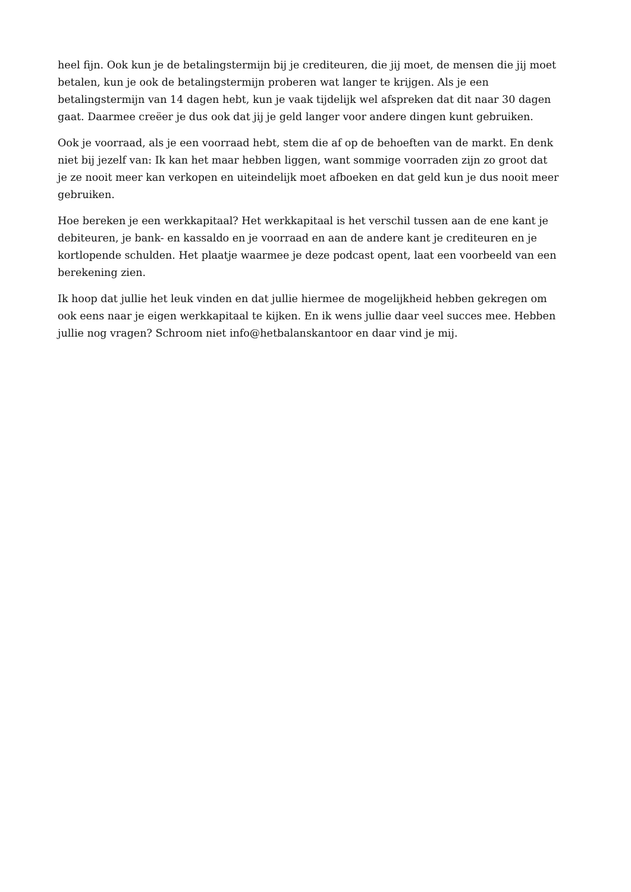heel fijn. Ook kun je de betalingstermijn bij je crediteuren, die jij moet, de mensen die jij moet betalen, kun je ook de betalingstermijn proberen wat langer te krijgen. Als je een betalingstermijn van 14 dagen hebt, kun je vaak tijdelijk wel afspreken dat dit naar 30 dagen gaat. Daarmee creëer je dus ook dat jij je geld langer voor andere dingen kunt gebruiken.
Ook je voorraad, als je een voorraad hebt, stem die af op de behoeften van de markt. En denk niet bij jezelf van: Ik kan het maar hebben liggen, want sommige voorraden zijn zo groot dat je ze nooit meer kan verkopen en uiteindelijk moet afboeken en dat geld kun je dus nooit meer gebruiken.
Hoe bereken je een werkkapitaal? Het werkkapitaal is het verschil tussen aan de ene kant je debiteuren, je bank- en kassaldo en je voorraad en aan de andere kant je crediteuren en je kortlopende schulden. Het plaatje waarmee je deze podcast opent, laat een voorbeeld van een berekening zien.
Ik hoop dat jullie het leuk vinden en dat jullie hiermee de mogelijkheid hebben gekregen om ook eens naar je eigen werkkapitaal te kijken. En ik wens jullie daar veel succes mee. Hebben jullie nog vragen? Schroom niet info@hetbalanskantoor en daar vind je mij.